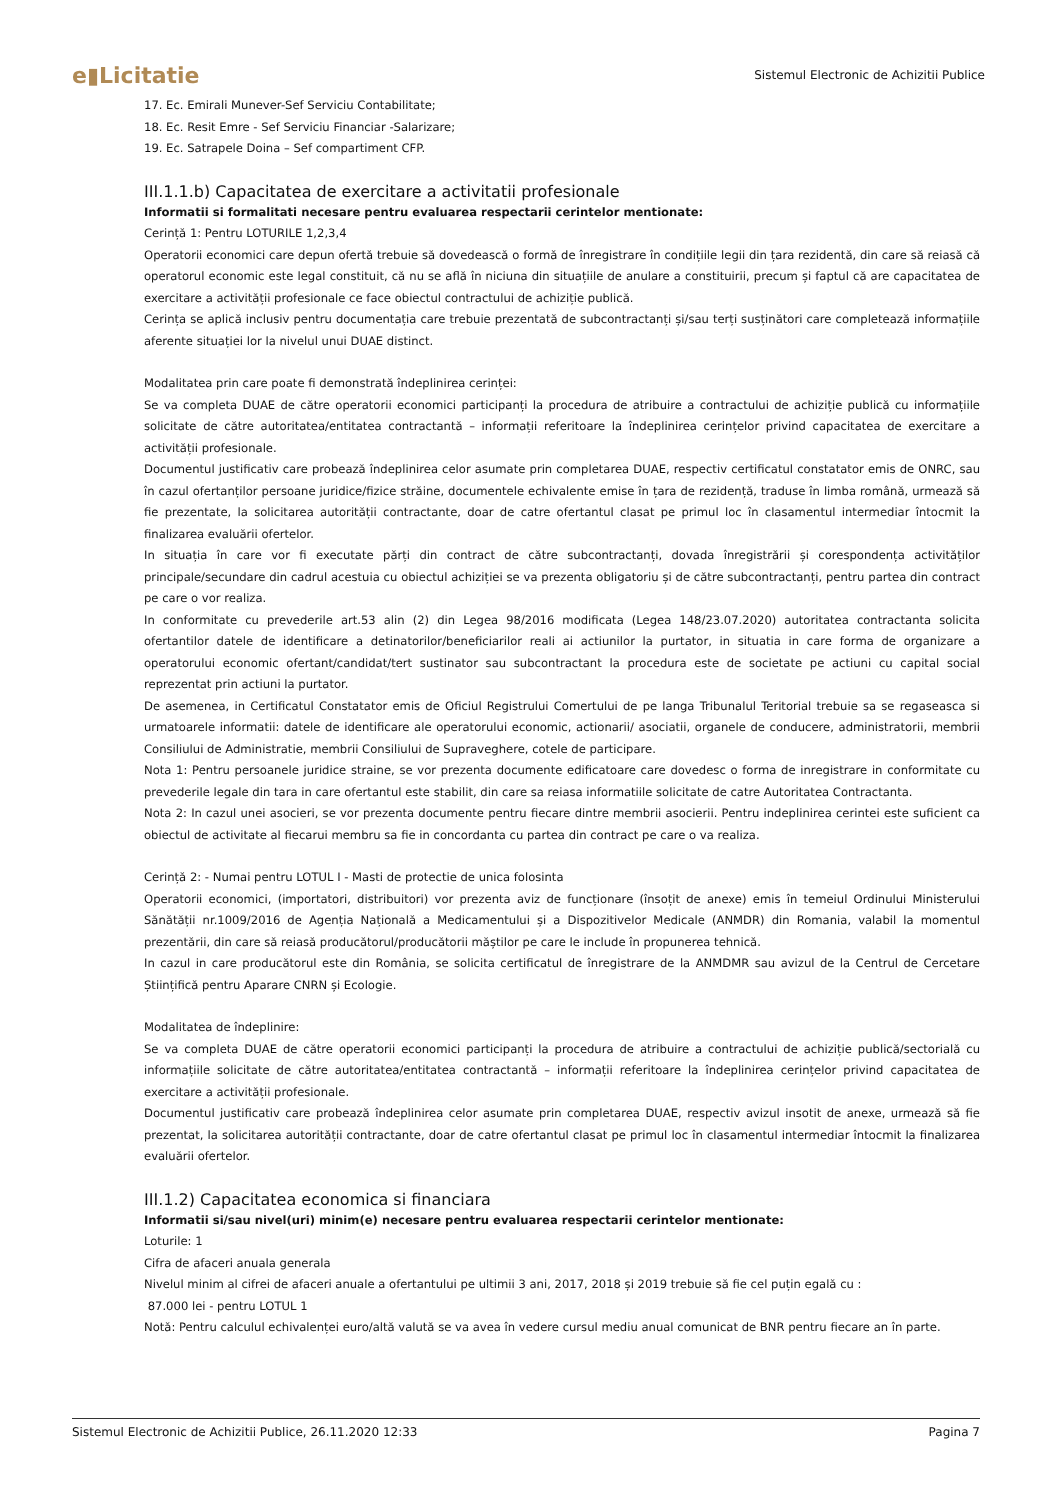e▮Licitatie
Sistemul Electronic de Achizitii Publice
17. Ec. Emirali Munever-Sef Serviciu Contabilitate;
18. Ec. Resit Emre - Sef Serviciu Financiar -Salarizare;
19. Ec. Satrapele Doina – Sef compartiment CFP.
III.1.1.b) Capacitatea de exercitare a activitatii profesionale
Informatii si formalitati necesare pentru evaluarea respectarii cerintelor mentionate:
Cerință 1: Pentru LOTURILE 1,2,3,4
Operatorii economici care depun ofertă trebuie să dovedească o formă de înregistrare în condițiile legii din țara rezidentă, din care să reiasă că operatorul economic este legal constituit, că nu se află în niciuna din situațiile de anulare a constituirii, precum și faptul că are capacitatea de exercitare a activității profesionale ce face obiectul contractului de achiziție publică.
Cerința se aplică inclusiv pentru documentația care trebuie prezentată de subcontractanți și/sau terți susținători care completează informațiile aferente situației lor la nivelul unui DUAE distinct.
Modalitatea prin care poate fi demonstrată îndeplinirea cerinței:
Se va completa DUAE de către operatorii economici participanți la procedura de atribuire a contractului de achiziție publică cu informațiile solicitate de către autoritatea/entitatea contractantă – informații referitoare la îndeplinirea cerințelor privind capacitatea de exercitare a activității profesionale.
Documentul justificativ care probează îndeplinirea celor asumate prin completarea DUAE, respectiv certificatul constatator emis de ONRC, sau în cazul ofertanților persoane juridice/fizice străine, documentele echivalente emise în țara de rezidență, traduse în limba română, urmează să fie prezentate, la solicitarea autorității contractante, doar de catre ofertantul clasat pe primul loc în clasamentul intermediar întocmit la finalizarea evaluării ofertelor.
In situația în care vor fi executate părți din contract de către subcontractanți, dovada înregistrării și corespondența activităților principale/secundare din cadrul acestuia cu obiectul achiziției se va prezenta obligatoriu și de către subcontractanți, pentru partea din contract pe care o vor realiza.
In conformitate cu prevederile art.53 alin (2) din Legea 98/2016 modificata (Legea 148/23.07.2020) autoritatea contractanta solicita ofertantilor datele de identificare a detinatorilor/beneficiarilor reali ai actiunilor la purtator, in situatia in care forma de organizare a operatorului economic ofertant/candidat/tert sustinator sau subcontractant la procedura este de societate pe actiuni cu capital social reprezentat prin actiuni la purtator.
De asemenea, in Certificatul Constatator emis de Oficiul Registrului Comertului de pe langa Tribunalul Teritorial trebuie sa se regaseasca si urmatoarele informatii: datele de identificare ale operatorului economic, actionarii/ asociatii, organele de conducere, administratorii, membrii Consiliului de Administratie, membrii Consiliului de Supraveghere, cotele de participare.
Nota 1: Pentru persoanele juridice straine, se vor prezenta documente edificatoare care dovedesc o forma de inregistrare in conformitate cu prevederile legale din tara in care ofertantul este stabilit, din care sa reiasa informatiile solicitate de catre Autoritatea Contractanta.
Nota 2: In cazul unei asocieri, se vor prezenta documente pentru fiecare dintre membrii asocierii. Pentru indeplinirea cerintei este suficient ca obiectul de activitate al fiecarui membru sa fie in concordanta cu partea din contract pe care o va realiza.
Cerință 2: - Numai pentru LOTUL I - Masti de protectie de unica folosinta
Operatorii economici, (importatori, distribuitori) vor prezenta aviz de funcționare (însoțit de anexe) emis în temeiul Ordinului Ministerului Sănătății nr.1009/2016 de Agenția Națională a Medicamentului și a Dispozitivelor Medicale (ANMDR) din Romania, valabil la momentul prezentării, din care să reiasă producătorul/producătorii măștilor pe care le include în propunerea tehnică.
In cazul in care producătorul este din România, se solicita certificatul de înregistrare de la ANMDMR sau avizul de la Centrul de Cercetare Științifică pentru Aparare CNRN și Ecologie.
Modalitatea de îndeplinire:
Se va completa DUAE de către operatorii economici participanți la procedura de atribuire a contractului de achiziție publică/sectorială cu informațiile solicitate de către autoritatea/entitatea contractantă – informații referitoare la îndeplinirea cerințelor privind capacitatea de exercitare a activității profesionale.
Documentul justificativ care probează îndeplinirea celor asumate prin completarea DUAE, respectiv avizul insotit de anexe, urmează să fie prezentat, la solicitarea autorității contractante, doar de catre ofertantul clasat pe primul loc în clasamentul intermediar întocmit la finalizarea evaluării ofertelor.
III.1.2) Capacitatea economica si financiara
Informatii si/sau nivel(uri) minim(e) necesare pentru evaluarea respectarii cerintelor mentionate:
Loturile: 1
Cifra de afaceri anuala generala
Nivelul minim al cifrei de afaceri anuale a ofertantului pe ultimii 3 ani, 2017, 2018 și 2019 trebuie să fie cel puțin egală cu :
87.000 lei - pentru LOTUL 1
Notă: Pentru calculul echivalenței euro/altă valută se va avea în vedere cursul mediu anual comunicat de BNR pentru fiecare an în parte.
Sistemul Electronic de Achizitii Publice, 26.11.2020 12:33 Pagina 7